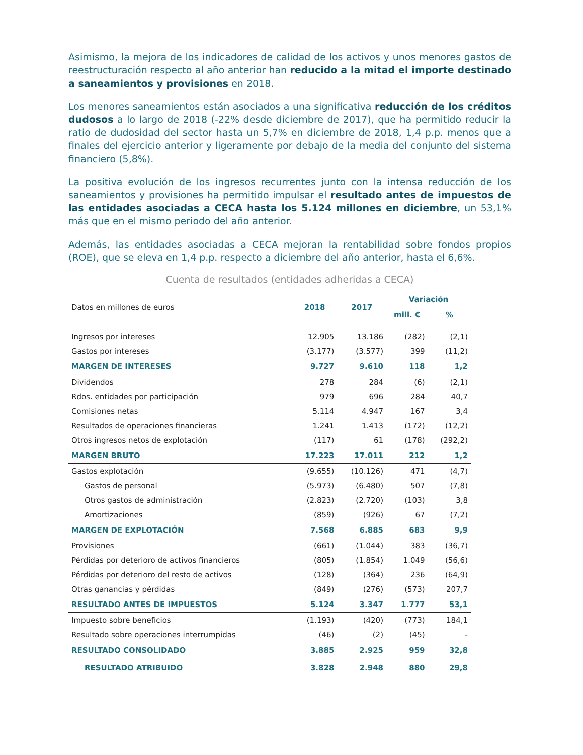Asimismo, la mejora de los indicadores de calidad de los activos y unos menores gastos de reestructuración respecto al año anterior han reducido a la mitad el importe destinado a saneamientos y provisiones en 2018.
Los menores saneamientos están asociados a una significativa reducción de los créditos dudosos a lo largo de 2018 (-22% desde diciembre de 2017), que ha permitido reducir la ratio de dudosidad del sector hasta un 5,7% en diciembre de 2018, 1,4 p.p. menos que a finales del ejercicio anterior y ligeramente por debajo de la media del conjunto del sistema financiero (5,8%).
La positiva evolución de los ingresos recurrentes junto con la intensa reducción de los saneamientos y provisiones ha permitido impulsar el resultado antes de impuestos de las entidades asociadas a CECA hasta los 5.124 millones en diciembre, un 53,1% más que en el mismo periodo del año anterior.
Además, las entidades asociadas a CECA mejoran la rentabilidad sobre fondos propios (ROE), que se eleva en 1,4 p.p. respecto a diciembre del año anterior, hasta el 6,6%.
Cuenta de resultados (entidades adheridas a CECA)
| Datos en millones de euros | 2018 | 2017 | Variación | |
| | | | mill. € | % |
| Ingresos por intereses | 12.905 | 13.186 | (282) | (2,1) |
| Gastos por intereses | (3.177) | (3.577) | 399 | (11,2) |
| MARGEN DE INTERESES | 9.727 | 9.610 | 118 | 1,2 |
| Dividendos | 278 | 284 | (6) | (2,1) |
| Rdos. entidades por participación | 979 | 696 | 284 | 40,7 |
| Comisiones netas | 5.114 | 4.947 | 167 | 3,4 |
| Resultados de operaciones financieras | 1.241 | 1.413 | (172) | (12,2) |
| Otros ingresos netos de explotación | (117) | 61 | (178) | (292,2) |
| MARGEN BRUTO | 17.223 | 17.011 | 212 | 1,2 |
| Gastos explotación | (9.655) | (10.126) | 471 | (4,7) |
| Gastos de personal | (5.973) | (6.480) | 507 | (7,8) |
| Otros gastos de administración | (2.823) | (2.720) | (103) | 3,8 |
| Amortizaciones | (859) | (926) | 67 | (7,2) |
| MARGEN DE EXPLOTACIÓN | 7.568 | 6.885 | 683 | 9,9 |
| Provisiones | (661) | (1.044) | 383 | (36,7) |
| Pérdidas por deterioro de activos financieros | (805) | (1.854) | 1.049 | (56,6) |
| Pérdidas por deterioro del resto de activos | (128) | (364) | 236 | (64,9) |
| Otras ganancias y pérdidas | (849) | (276) | (573) | 207,7 |
| RESULTADO ANTES DE IMPUESTOS | 5.124 | 3.347 | 1.777 | 53,1 |
| Impuesto sobre beneficios | (1.193) | (420) | (773) | 184,1 |
| Resultado sobre operaciones interrumpidas | (46) | (2) | (45) | - |
| RESULTADO CONSOLIDADO | 3.885 | 2.925 | 959 | 32,8 |
| RESULTADO ATRIBUIDO | 3.828 | 2.948 | 880 | 29,8 |